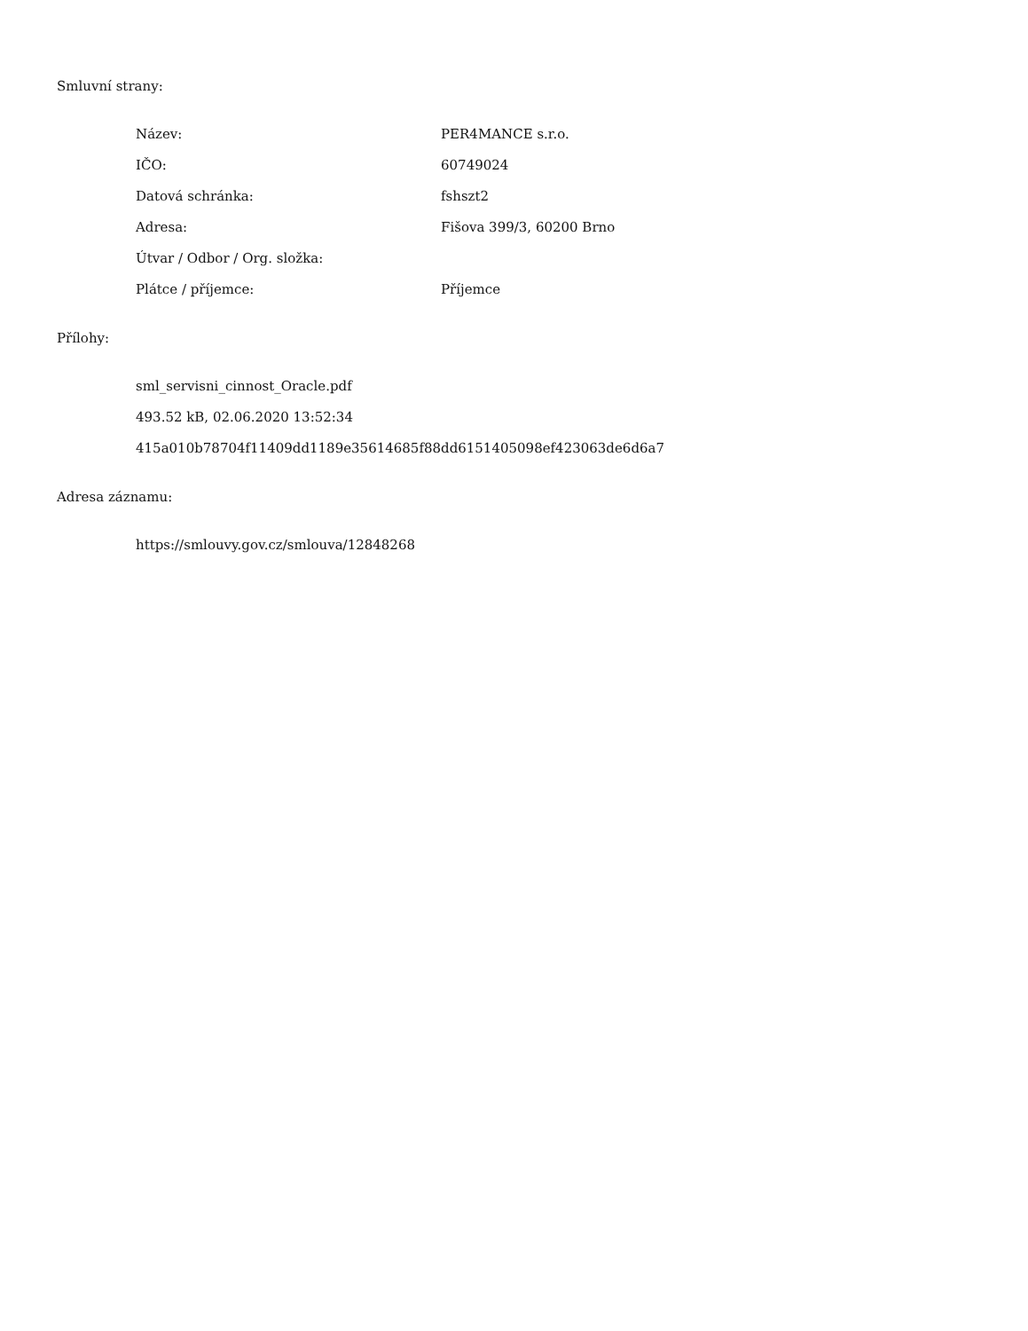Smluvní strany:
Název: PER4MANCE s.r.o.
IČO: 60749024
Datová schránka: fshszt2
Adresa: Fišova 399/3, 60200 Brno
Útvar / Odbor / Org. složka:
Plátce / příjemce: Příjemce
Přílohy:
sml_servisni_cinnost_Oracle.pdf
493.52 kB, 02.06.2020 13:52:34
415a010b78704f11409dd1189e35614685f88dd6151405098ef423063de6d6a7
Adresa záznamu:
https://smlouvy.gov.cz/smlouva/12848268